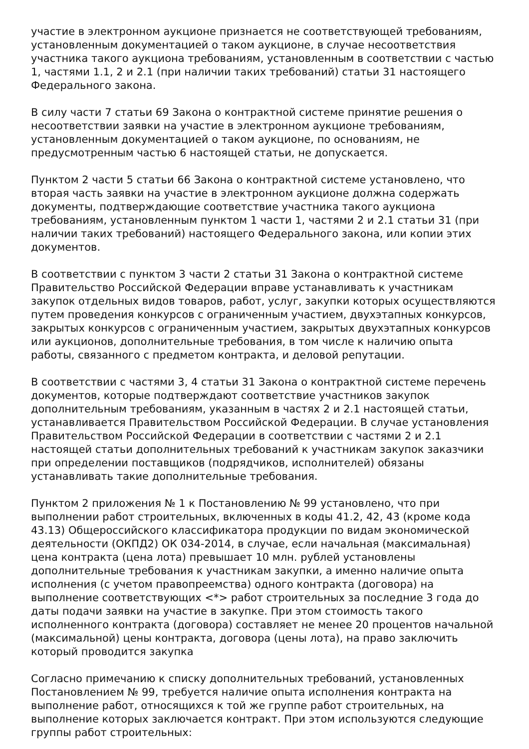участие в электронном аукционе признается не соответствующей требованиям, установленным документацией о таком аукционе, в случае несоответствия участника такого аукциона требованиям, установленным в соответствии с частью 1, частями 1.1, 2 и 2.1 (при наличии таких требований) статьи 31 настоящего Федерального закона.
В силу части 7 статьи 69 Закона о контрактной системе принятие решения о несоответствии заявки на участие в электронном аукционе требованиям, установленным документацией о таком аукционе, по основаниям, не предусмотренным частью 6 настоящей статьи, не допускается.
Пунктом 2 части 5 статьи 66 Закона о контрактной системе установлено, что вторая часть заявки на участие в электронном аукционе должна содержать документы, подтверждающие соответствие участника такого аукциона требованиям, установленным пунктом 1 части 1, частями 2 и 2.1 статьи 31 (при наличии таких требований) настоящего Федерального закона, или копии этих документов.
В соответствии с пунктом 3 части 2 статьи 31 Закона о контрактной системе Правительство Российской Федерации вправе устанавливать к участникам закупок отдельных видов товаров, работ, услуг, закупки которых осуществляются путем проведения конкурсов с ограниченным участием, двухэтапных конкурсов, закрытых конкурсов с ограниченным участием, закрытых двухэтапных конкурсов или аукционов, дополнительные требования, в том числе к наличию опыта работы, связанного с предметом контракта, и деловой репутации.
В соответствии с частями 3, 4 статьи 31 Закона о контрактной системе перечень документов, которые подтверждают соответствие участников закупок дополнительным требованиям, указанным в частях 2 и 2.1 настоящей статьи, устанавливается Правительством Российской Федерации. В случае установления Правительством Российской Федерации в соответствии с частями 2 и 2.1 настоящей статьи дополнительных требований к участникам закупок заказчики при определении поставщиков (подрядчиков, исполнителей) обязаны устанавливать такие дополнительные требования.
Пунктом 2 приложения № 1 к Постановлению № 99 установлено, что при выполнении работ строительных, включенных в коды 41.2, 42, 43 (кроме кода 43.13) Общероссийского классификатора продукции по видам экономической деятельности (ОКПД2) ОК 034-2014, в случае, если начальная (максимальная) цена контракта (цена лота) превышает 10 млн. рублей установлены дополнительные требования к участникам закупки, а именно наличие опыта исполнения (с учетом правопреемства) одного контракта (договора) на выполнение соответствующих <*> работ строительных за последние 3 года до даты подачи заявки на участие в закупке. При этом стоимость такого исполненного контракта (договора) составляет не менее 20 процентов начальной (максимальной) цены контракта, договора (цены лота), на право заключить который проводится закупка
Согласно примечанию к списку дополнительных требований, установленных Постановлением № 99, требуется наличие опыта исполнения контракта на выполнение работ, относящихся к той же группе работ строительных, на выполнение которых заключается контракт. При этом используются следующие группы работ строительных: